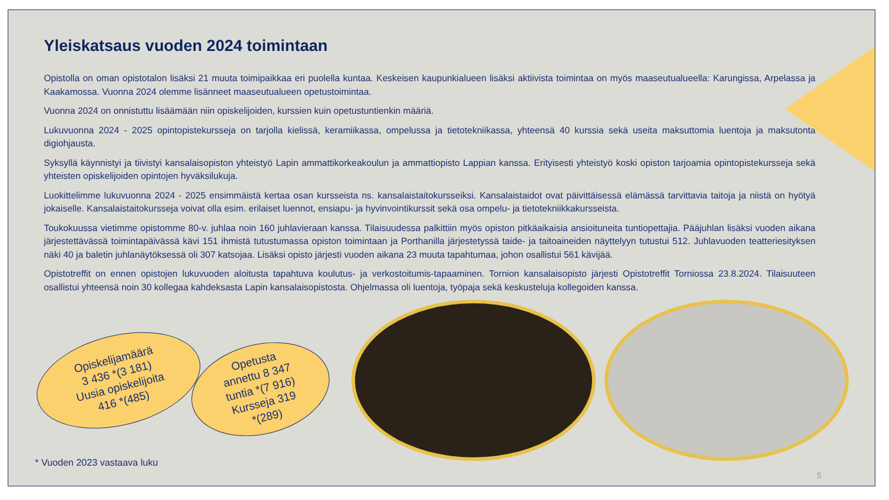Yleiskatsaus vuoden 2024 toimintaan
Opistolla on oman opistotalon lisäksi 21 muuta toimipaikkaa eri puolella kuntaa. Keskeisen kaupunkialueen lisäksi aktiivista toimintaa on myös maaseutualueella: Karungissa, Arpelassa ja Kaakamossa. Vuonna 2024 olemme lisänneet maaseutualueen opetustoimintaa.
Vuonna 2024 on onnistuttu lisäämään niin opiskelijoiden, kurssien kuin opetustuntienkin määriä.
Lukuvuonna 2024 - 2025 opintopistekursseja on tarjolla kielissä, keramiikassa, ompelussa ja tietotekniikassa, yhteensä 40 kurssia sekä useita maksuttomia luentoja ja maksutonta digiohjausta.
Syksyllä käynnistyi ja tiivistyi kansalaisopiston yhteistyö Lapin ammattikorkeakoulun ja ammattiopisto Lappian kanssa. Erityisesti yhteistyö koski opiston tarjoamia opintopistekursseja sekä yhteisten opiskelijoiden opintojen hyväksilukuja.
Luokittelimme lukuvuonna 2024 - 2025 ensimmäistä kertaa osan kursseista ns. kansalaistaitokursseiksi. Kansalaistaidot ovat päivittäisessä elämässä tarvittavia taitoja ja niistä on hyötyä jokaiselle. Kansalaistaitokursseja voivat olla esim. erilaiset luennot, ensiapu- ja hyvinvointikurssit sekä osa ompelu- ja tietotekniikkakursseista.
Toukokuussa vietimme opistomme 80-v. juhlaa noin 160 juhlavieraan kanssa. Tilaisuudessa palkittiin myös opiston pitkäaikaisia ansioituneita tuntiopettajia. Pääjuhlan lisäksi vuoden aikana järjestettävässä toimintapäivässä kävi 151 ihmistä tutustumassa opiston toimintaan ja Porthanilla järjestetyssä taide- ja taitoaineiden näyttelyyn tutustui 512. Juhlavuoden teatteriesityksen näki 40 ja baletin juhlanäytöksessä oli 307 katsojaa. Lisäksi opisto järjesti vuoden aikana 23 muuta tapahtumaa, johon osallistui 561 kävijää.
Opistotreffit on ennen opistojen lukuvuoden aloitusta tapahtuva koulutus- ja verkostoitumis-tapaaminen. Tornion kansalaisopisto järjesti Opistotreffit Torniossa 23.8.2024. Tilaisuuteen osallistui yhteensä noin 30 kollegaa kahdeksasta Lapin kansalaisopistosta. Ohjelmassa oli luentoja, työpaja sekä keskusteluja kollegoiden kanssa.
Opiskelijamäärä
3 436 *(3 181)
Uusia opiskelijoita
416 *(485)
Opetusta
annettu 8 347
tuntia *(7 916)
Kursseja 319
*(289)
* Vuoden 2023 vastaava luku
5